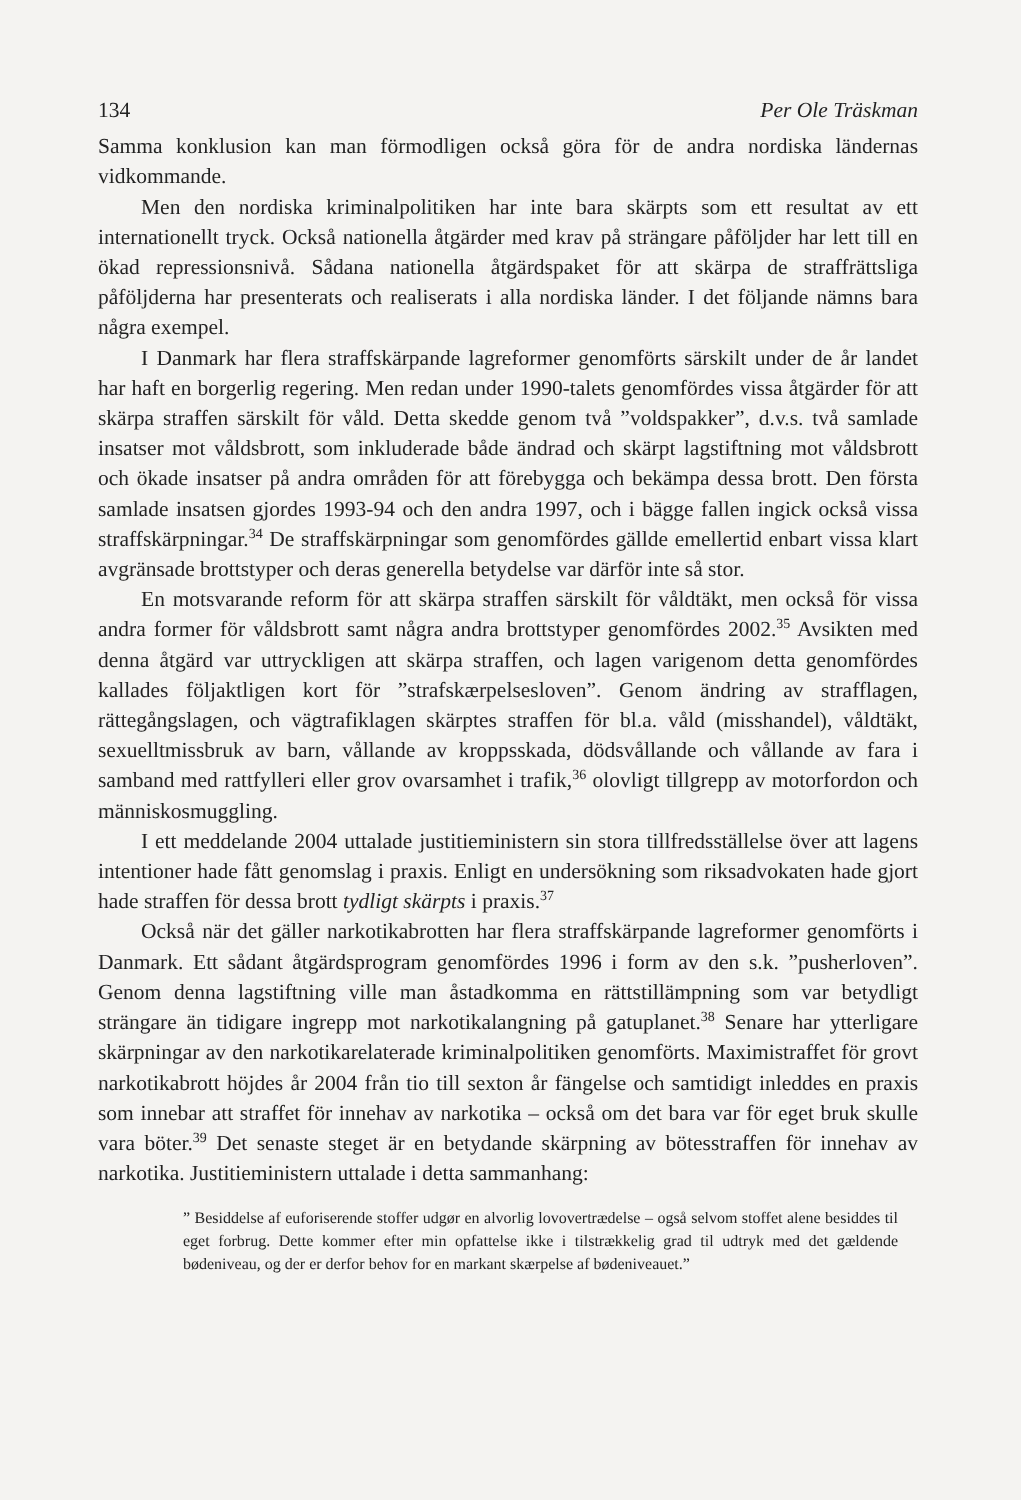134 Per Ole Träskman
Samma konklusion kan man förmodligen också göra för de andra nordiska ländernas vidkommande.
Men den nordiska kriminalpolitiken har inte bara skärpts som ett resultat av ett internationellt tryck. Också nationella åtgärder med krav på strängare påföljder har lett till en ökad repressionsnivå. Sådana nationella åtgärdspaket för att skärpa de straffrättsliga påföljderna har presenterats och realiserats i alla nordiska länder. I det följande nämns bara några exempel.
I Danmark har flera straffskärpande lagreformer genomförts särskilt under de år landet har haft en borgerlig regering. Men redan under 1990-talets genomfördes vissa åtgärder för att skärpa straffen särskilt för våld. Detta skedde genom två ”voldspakker”, d.v.s. två samlade insatser mot våldsbrott, som inkluderade både ändrad och skärpt lagstiftning mot våldsbrott och ökade insatser på andra områden för att förebygga och bekämpa dessa brott. Den första samlade insatsen gjordes 1993-94 och den andra 1997, och i bägge fallen ingick också vissa straffskärpningar.<sup>34</sup> De straffskärpningar som genomfördes gällde emellertid enbart vissa klart avgränsade brottstyper och deras generella betydelse var därför inte så stor.
En motsvarande reform för att skärpa straffen särskilt för våldtäkt, men också för vissa andra former för våldsbrott samt några andra brottstyper genomfördes 2002.<sup>35</sup> Avsikten med denna åtgärd var uttryckligen att skärpa straffen, och lagen varigenom detta genomfördes kallades följaktligen kort för ”strafskærpelsesloven”. Genom ändring av strafflagen, rättegångslagen, och vägtrafiklagen skärptes straffen för bl.a. våld (misshandel), våldtäkt, sexuelltmissbruk av barn, vållande av kroppsskada, dödsvållande och vållande av fara i samband med rattfylleri eller grov ovarsamhet i trafik,<sup>36</sup> olovligt tillgrepp av motorfordon och människosmuggling.
I ett meddelande 2004 uttalade justitieministern sin stora tillfredsställelse över att lagens intentioner hade fått genomslag i praxis. Enligt en undersökning som riksadvokaten hade gjort hade straffen för dessa brott tydligt skärpts i praxis.<sup>37</sup>
Också när det gäller narkotikabrotten har flera straffskärpande lagreformer genomförts i Danmark. Ett sådant åtgärdsprogram genomfördes 1996 i form av den s.k. ”pusherloven”. Genom denna lagstiftning ville man åstadkomma en rättstillämpning som var betydligt strängare än tidigare ingrepp mot narkotikalangning på gatuplanet.<sup>38</sup> Senare har ytterligare skärpningar av den narkotikarelaterade kriminalpolitiken genomförts. Maximistraffet för grovt narkotikabrott höjdes år 2004 från tio till sexton år fängelse och samtidigt inleddes en praxis som innebar att straffet för innehav av narkotika – också om det bara var för eget bruk skulle vara böter.<sup>39</sup> Det senaste steget är en betydande skärpning av bötesstraffen för innehav av narkotika. Justitieministern uttalade i detta sammanhang:
” Besiddelse af euforiserende stoffer udgør en alvorlig lovovertrædelse – også selvom stoffet alene besiddes til eget forbrug. Dette kommer efter min opfattelse ikke i tilstrækkelig grad til udtryk med det gældende bødeniveau, og der er derfor behov for en markant skærpelse af bødeniveauet.”